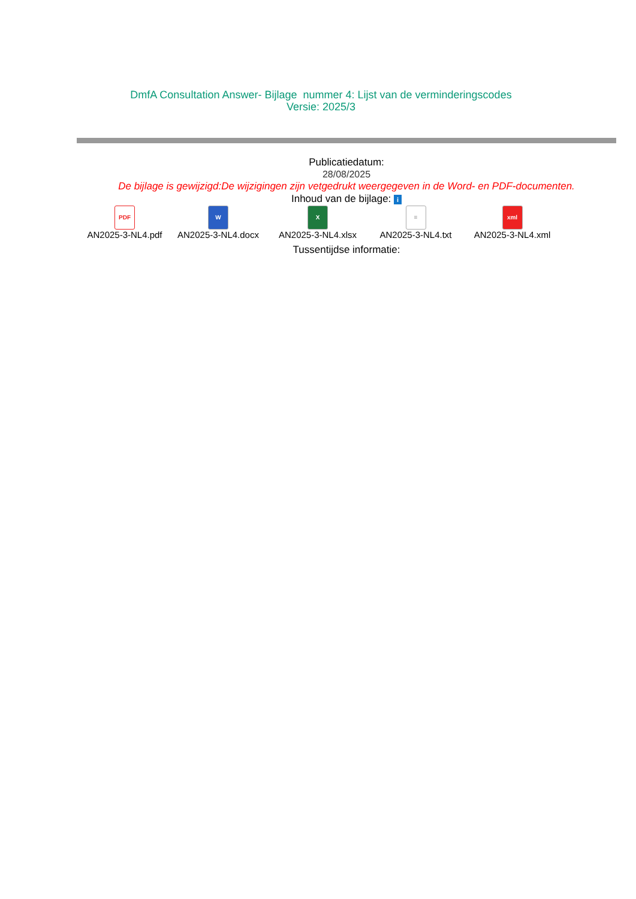DmfA Consultation Answer- Bijlage nummer 4: Lijst van de verminderingscodes
Versie: 2025/3
Publicatiedatum:
28/08/2025
De bijlage is gewijzigd:De wijzigingen zijn vetgedrukt weergegeven in de Word- en PDF-documenten.
Inhoud van de bijlage: i
| PDF AN2025-3-NL4.pdf | W AN2025-3-NL4.docx | X AN2025-3-NL4.xlsx | ≡ AN2025-3-NL4.txt | xml AN2025-3-NL4.xml |
Tussentijdse informatie: